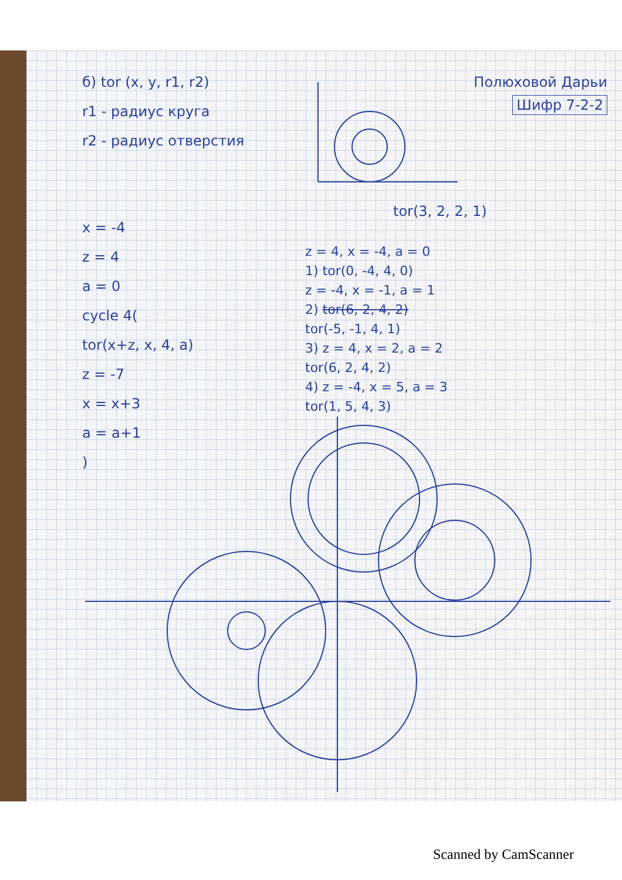б) tor (x, y, r1, r2)
r1 - радиус круга
r2 - радиус отверстия
x = -4
z = 4
a = 0
cycle 4(
tor(x+z, x, 4, a)
z = -7
x = x+3
a = a+1
)
Полюховой Дарьи
Шифр 7-2-2
tor(3, 2, 2, 1)
z = 4, x = -4, a = 0
1) tor(0, -4, 4, 0)
z = -4, x = -1, a = 1
2) tor(6, 2, 4, 2)
tor(-5, -1, 4, 1)
3) z = 4, x = 2, a = 2
tor(6, 2, 4, 2)
4) z = -4, x = 5, a = 3
tor(1, 5, 4, 3)
Scanned by CamScanner